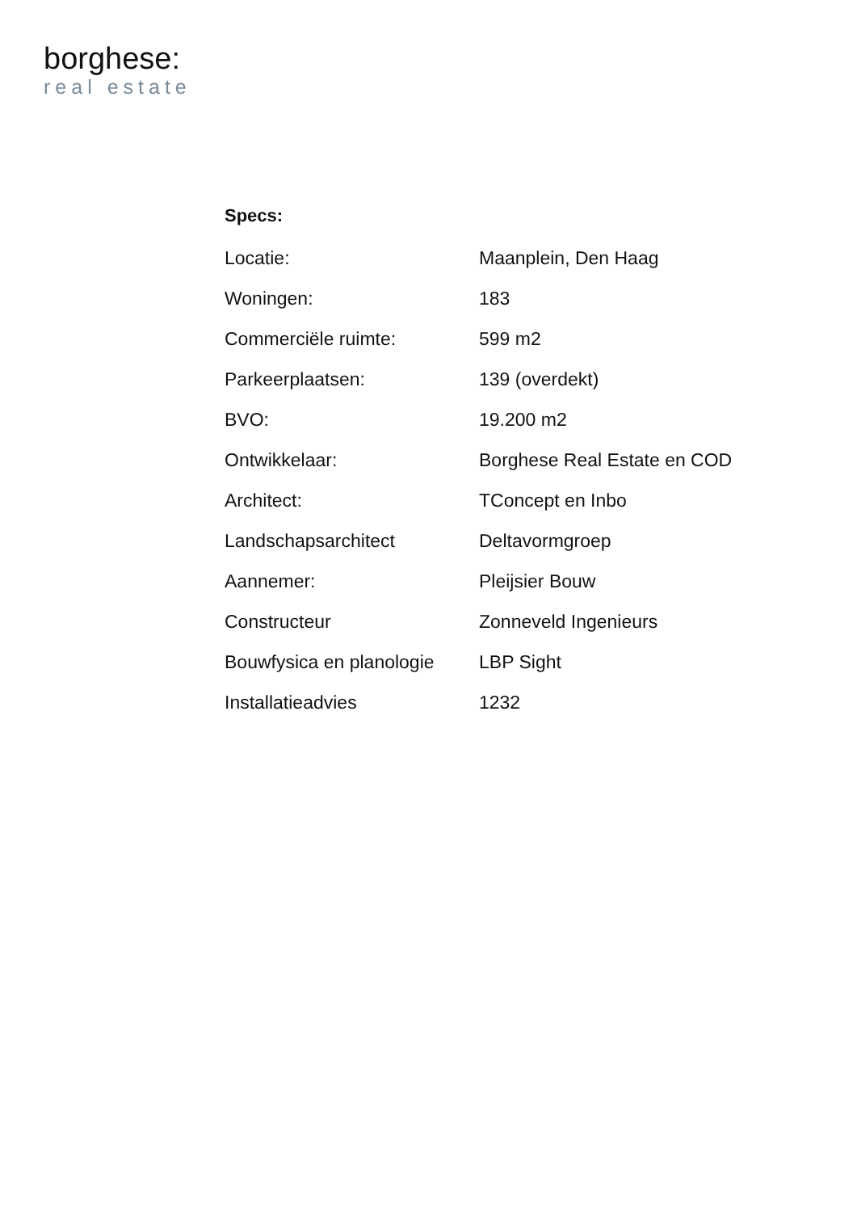borghese:
real estate
Specs:
| Locatie: | Maanplein, Den Haag |
| Woningen: | 183 |
| Commerciële ruimte: | 599 m2 |
| Parkeerplaatsen: | 139 (overdekt) |
| BVO: | 19.200 m2 |
| Ontwikkelaar: | Borghese Real Estate en COD |
| Architect: | TConcept en Inbo |
| Landschapsarchitect | Deltavormgroep |
| Aannemer: | Pleijsier Bouw |
| Constructeur | Zonneveld Ingenieurs |
| Bouwfysica en planologie | LBP Sight |
| Installatieadvies | 1232 |